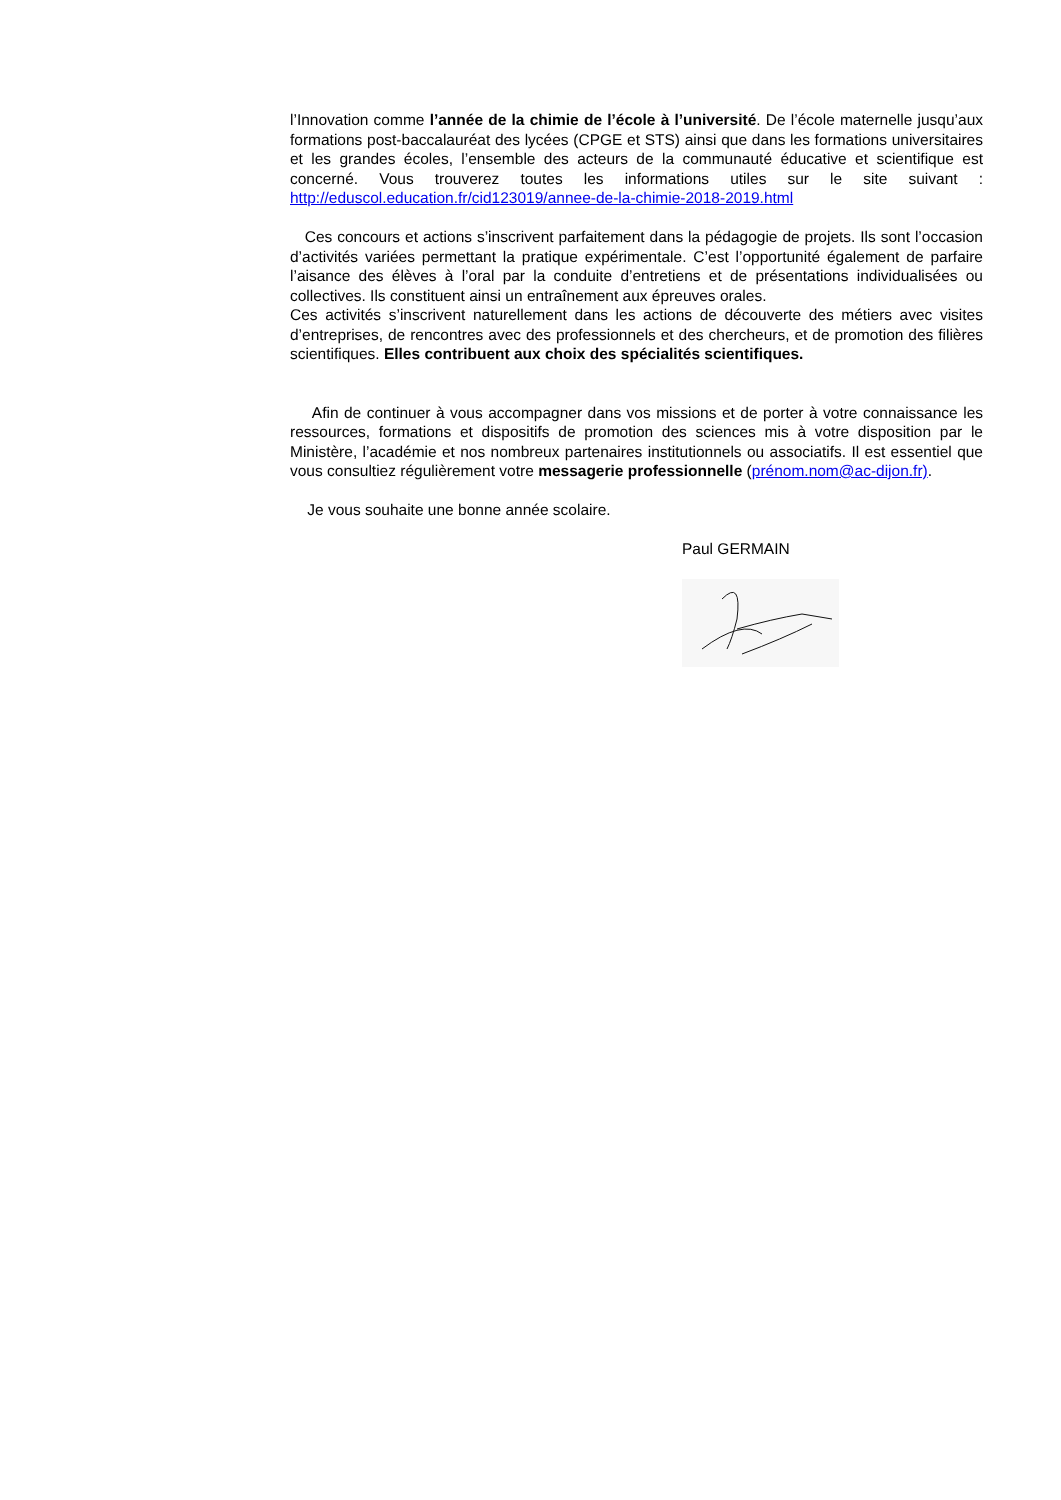l’Innovation comme l’année de la chimie de l’école à l’université. De l’école maternelle jusqu’aux formations post-baccalauréat des lycées (CPGE et STS) ainsi que dans les formations universitaires et les grandes écoles, l’ensemble des acteurs de la communauté éducative et scientifique est concerné. Vous trouverez toutes les informations utiles sur le site suivant : http://eduscol.education.fr/cid123019/annee-de-la-chimie-2018-2019.html
Ces concours et actions s’inscrivent parfaitement dans la pédagogie de projets. Ils sont l’occasion d’activités variées permettant la pratique expérimentale. C’est l’opportunité également de parfaire l’aisance des élèves à l’oral par la conduite d’entretiens et de présentations individualisées ou collectives. Ils constituent ainsi un entraînement aux épreuves orales.
Ces activités s’inscrivent naturellement dans les actions de découverte des métiers avec visites d’entreprises, de rencontres avec des professionnels et des chercheurs, et de promotion des filières scientifiques. Elles contribuent aux choix des spécialités scientifiques.
Afin de continuer à vous accompagner dans vos missions et de porter à votre connaissance les ressources, formations et dispositifs de promotion des sciences mis à votre disposition par le Ministère, l’académie et nos nombreux partenaires institutionnels ou associatifs. Il est essentiel que vous consultiez régulièrement votre messagerie professionnelle (prénom.nom@ac-dijon.fr).
Je vous souhaite une bonne année scolaire.
Paul GERMAIN